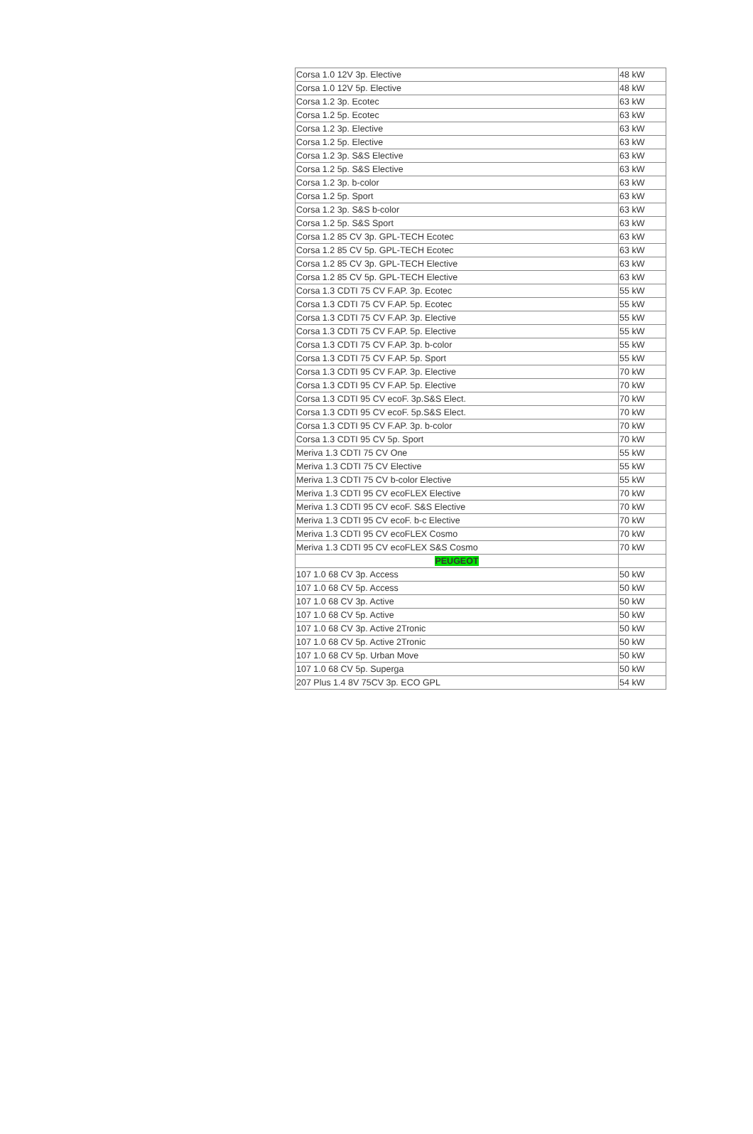| Corsa 1.0 12V 3p. Elective | 48 kW |
| Corsa 1.0 12V 5p. Elective | 48 kW |
| Corsa 1.2 3p. Ecotec | 63 kW |
| Corsa 1.2 5p. Ecotec | 63 kW |
| Corsa 1.2 3p. Elective | 63 kW |
| Corsa 1.2 5p. Elective | 63 kW |
| Corsa 1.2 3p. S&S Elective | 63 kW |
| Corsa 1.2 5p. S&S Elective | 63 kW |
| Corsa 1.2 3p. b-color | 63 kW |
| Corsa 1.2 5p. Sport | 63 kW |
| Corsa 1.2 3p. S&S b-color | 63 kW |
| Corsa 1.2 5p. S&S Sport | 63 kW |
| Corsa 1.2 85 CV 3p. GPL-TECH Ecotec | 63 kW |
| Corsa 1.2 85 CV 5p. GPL-TECH Ecotec | 63 kW |
| Corsa 1.2 85 CV 3p. GPL-TECH Elective | 63 kW |
| Corsa 1.2 85 CV 5p. GPL-TECH Elective | 63 kW |
| Corsa 1.3 CDTI 75 CV F.AP. 3p. Ecotec | 55 kW |
| Corsa 1.3 CDTI 75 CV F.AP. 5p. Ecotec | 55 kW |
| Corsa 1.3 CDTI 75 CV F.AP. 3p. Elective | 55 kW |
| Corsa 1.3 CDTI 75 CV F.AP. 5p. Elective | 55 kW |
| Corsa 1.3 CDTI 75 CV F.AP. 3p. b-color | 55 kW |
| Corsa 1.3 CDTI 75 CV F.AP. 5p. Sport | 55 kW |
| Corsa 1.3 CDTI 95 CV F.AP. 3p. Elective | 70 kW |
| Corsa 1.3 CDTI 95 CV F.AP. 5p. Elective | 70 kW |
| Corsa 1.3 CDTI 95 CV ecoF. 3p.S&S Elect. | 70 kW |
| Corsa 1.3 CDTI 95 CV ecoF. 5p.S&S Elect. | 70 kW |
| Corsa 1.3 CDTI 95 CV F.AP. 3p. b-color | 70 kW |
| Corsa 1.3 CDTI 95 CV 5p. Sport | 70 kW |
| Meriva 1.3 CDTI 75 CV One | 55 kW |
| Meriva 1.3 CDTI 75 CV Elective | 55 kW |
| Meriva 1.3 CDTI 75 CV b-color Elective | 55 kW |
| Meriva 1.3 CDTI 95 CV ecoFLEX Elective | 70 kW |
| Meriva 1.3 CDTI 95 CV ecoF. S&S Elective | 70 kW |
| Meriva 1.3 CDTI 95 CV ecoF. b-c Elective | 70 kW |
| Meriva 1.3 CDTI 95 CV ecoFLEX Cosmo | 70 kW |
| Meriva 1.3 CDTI 95 CV ecoFLEX S&S Cosmo | 70 kW |
| PEUGEOT | |
| 107 1.0 68 CV 3p. Access | 50 kW |
| 107 1.0 68 CV 5p. Access | 50 kW |
| 107 1.0 68 CV 3p. Active | 50 kW |
| 107 1.0 68 CV 5p. Active | 50 kW |
| 107 1.0 68 CV 3p. Active 2Tronic | 50 kW |
| 107 1.0 68 CV 5p. Active 2Tronic | 50 kW |
| 107 1.0 68 CV 5p. Urban Move | 50 kW |
| 107 1.0 68 CV 5p. Superga | 50 kW |
| 207 Plus 1.4 8V 75CV 3p. ECO GPL | 54 kW |